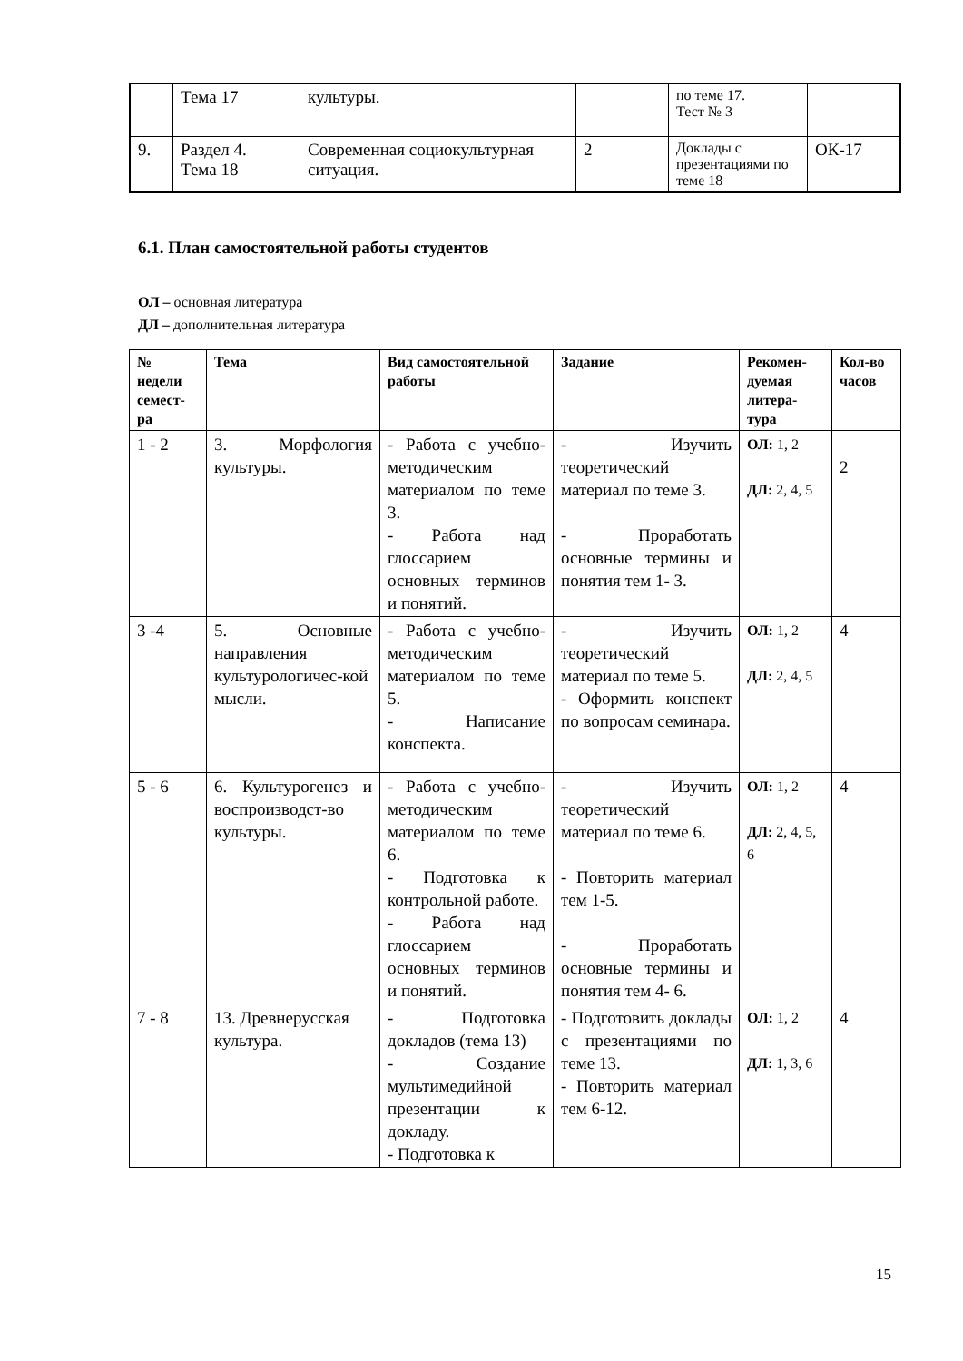| | Тема 17 | культуры. | | по теме 17. Тест № 3 | |
| 9. | Раздел 4. Тема 18 | Современная социокультурная ситуация. | 2 | Доклады с презентациями по теме 18 | ОК-17 |
6.1. План самостоятельной работы студентов
ОЛ – основная литература
ДЛ – дополнительная литература
| № недели семест-ра | Тема | Вид самостоятельной работы | Задание | Рекомен-дуемая литера-тура | Кол-во часов |
| --- | --- | --- | --- | --- | --- |
| 1 - 2 | 3. Морфология культуры. | - Работа с учебно-методическим материалом по теме 3. - Работа над глоссарием основных терминов и понятий. | - Изучить теоретический материал по теме 3. - Проработать основные термины и понятия тем 1- 3. | ОЛ: 1, 2 ДЛ: 2, 4, 5 | 2 |
| 3 -4 | 5. Основные направления культурологичес-кой мысли. | - Работа с учебно-методическим материалом по теме 5. - Написание конспекта. | - Изучить теоретический материал по теме 5. - Оформить конспект по вопросам семинара. | ОЛ: 1, 2 ДЛ: 2, 4, 5 | 4 |
| 5 - 6 | 6. Культурогенез и воспроизводст-во культуры. | - Работа с учебно-методическим материалом по теме 6. - Подготовка к контрольной работе. - Работа над глоссарием основных терминов и понятий. | - Изучить теоретический материал по теме 6. - Повторить материал тем 1-5. - Проработать основные термины и понятия тем 4- 6. | ОЛ: 1, 2 ДЛ: 2, 4, 5, 6 | 4 |
| 7 - 8 | 13. Древнерусская культура. | - Подготовка докладов (тема 13) - Создание мультимедийной презентации к докладу. - Подготовка к | - Подготовить доклады с презентациями по теме 13. - Повторить материал тем 6-12. | ОЛ: 1, 2 ДЛ: 1, 3, 6 | 4 |
15